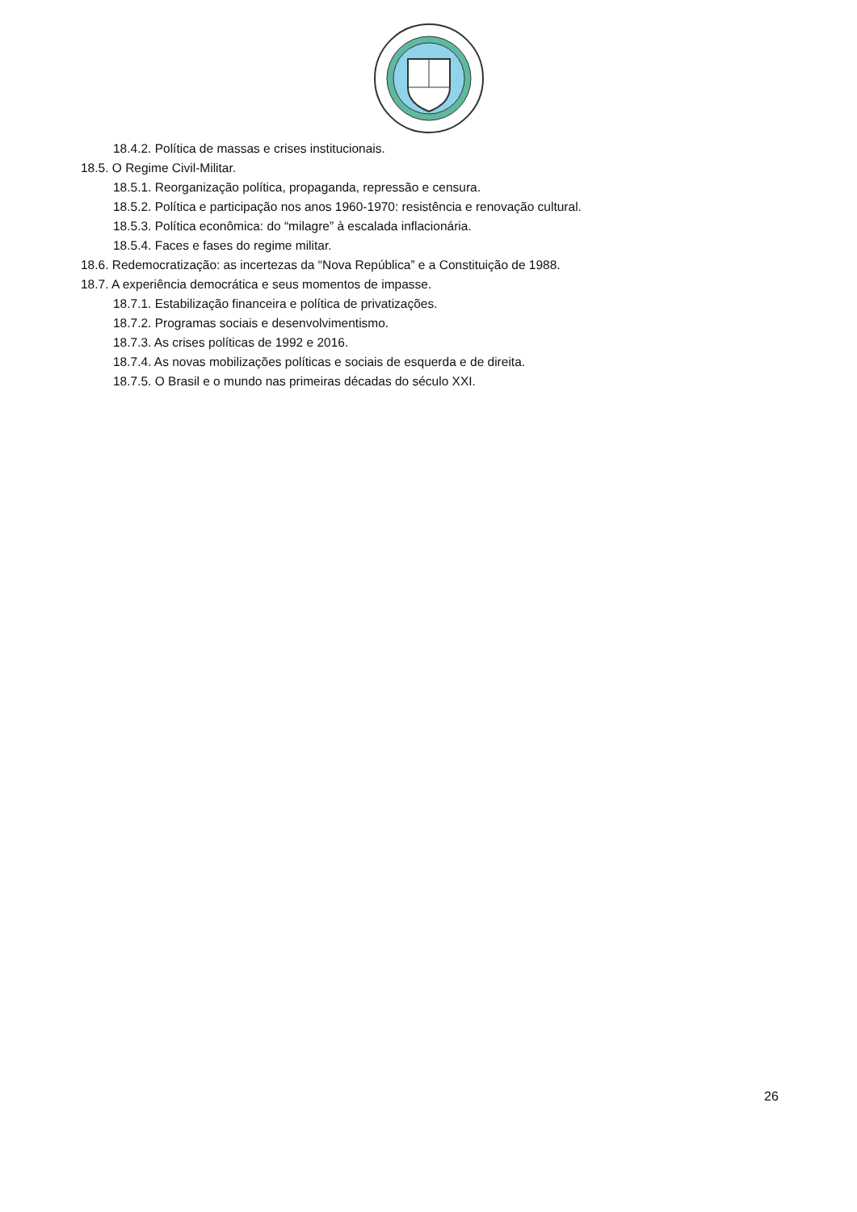18.4.2. Política de massas e crises institucionais.
18.5. O Regime Civil-Militar.
18.5.1. Reorganização política, propaganda, repressão e censura.
18.5.2. Política e participação nos anos 1960-1970: resistência e renovação cultural.
18.5.3. Política econômica: do “milagre” à escalada inflacionária.
18.5.4. Faces e fases do regime militar.
18.6. Redemocratização: as incertezas da “Nova República” e a Constituição de 1988.
18.7. A experiência democrática e seus momentos de impasse.
18.7.1. Estabilização financeira e política de privatizações.
18.7.2. Programas sociais e desenvolvimentismo.
18.7.3. As crises políticas de 1992 e 2016.
18.7.4. As novas mobilizações políticas e sociais de esquerda e de direita.
18.7.5. O Brasil e o mundo nas primeiras décadas do século XXI.
26